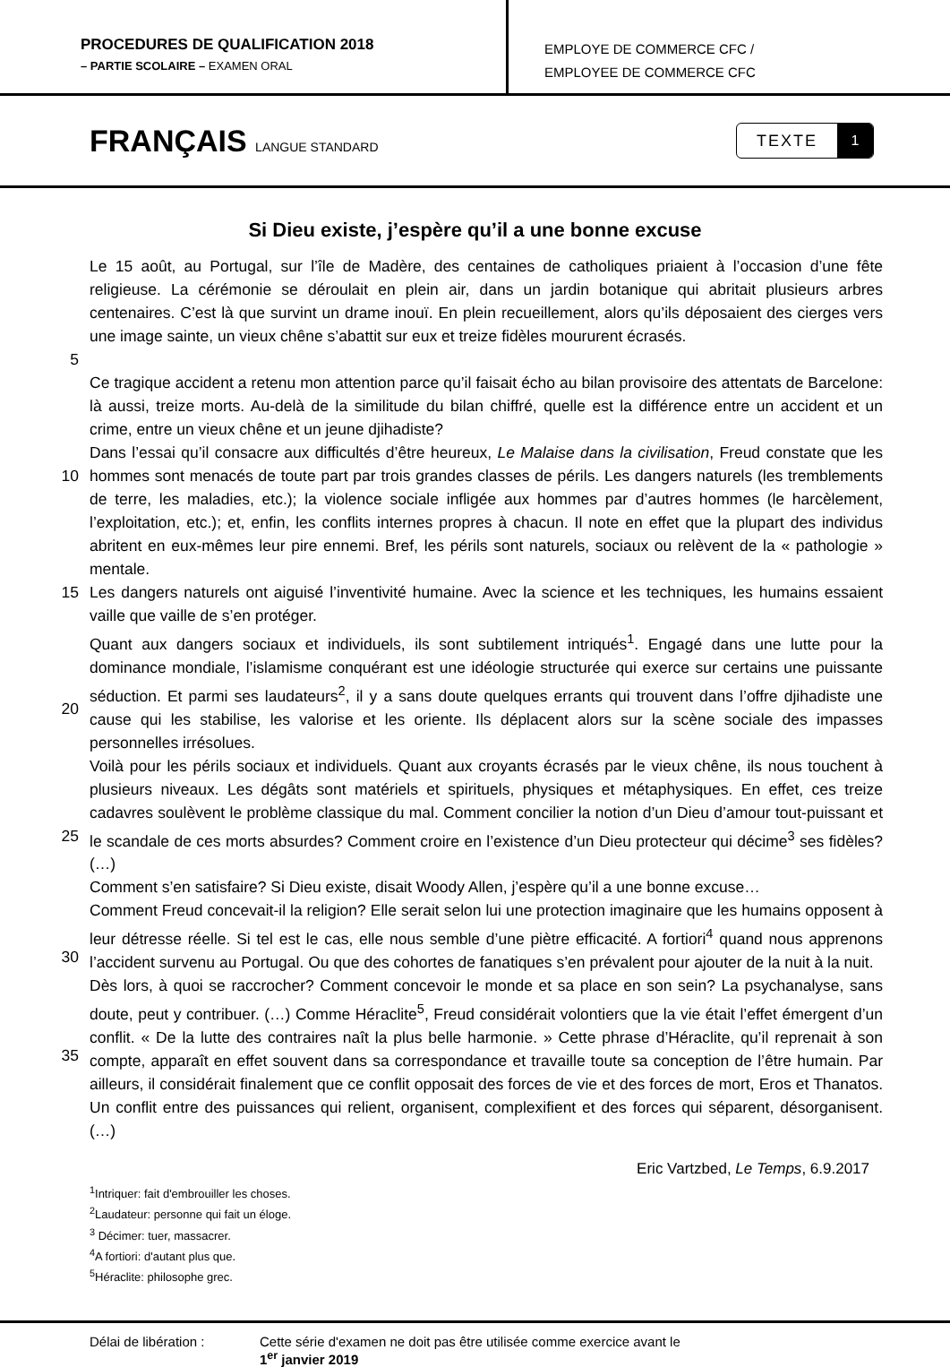PROCEDURES DE QUALIFICATION 2018
– PARTIE SCOLAIRE – EXAMEN ORAL
EMPLOYE DE COMMERCE CFC /
EMPLOYEE DE COMMERCE CFC
FRANÇAIS LANGUE STANDARD
TEXTE 1
Si Dieu existe, j’espère qu’il a une bonne excuse
5 Le 15 août, au Portugal, sur l’île de Madère, des centaines de catholiques priaient à l’occasion d’une fête religieuse. La cérémonie se déroulait en plein air, dans un jardin botanique qui abritait plusieurs arbres centenaires. C’est là que survint un drame inouï. En plein recueillement, alors qu’ils déposaient des cierges vers une image sainte, un vieux chêne s’abattit sur eux et treize fidèles moururent écrasés.
Ce tragique accident a retenu mon attention parce qu’il faisait écho au bilan provisoire des attentats de Barcelone: là aussi, treize morts. Au-delà de la similitude du bilan chiffré, quelle est la différence entre un accident et un crime, entre un vieux chêne et un jeune djihadiste?
10 Dans l’essai qu’il consacre aux difficultés d’être heureux, Le Malaise dans la civilisation, Freud constate que les hommes sont menacés de toute part par trois grandes classes de périls. Les dangers naturels (les tremblements de terre, les maladies, etc.); la violence sociale infligée aux hommes par d’autres hommes (le harcèlement, l’exploitation, etc.); et, enfin, les conflits internes propres à chacun. Il note en effet que la plupart des individus abritent en eux-mêmes leur pire ennemi. Bref, les périls sont naturels, sociaux ou relèvent de la « pathologie » mentale.
15 Les dangers naturels ont aiguisé l’inventivité humaine. Avec la science et les techniques, les humains essaient vaille que vaille de s’en protéger.
20 Quant aux dangers sociaux et individuels, ils sont subtilement intriqués<sup>1</sup>. Engagé dans une lutte pour la dominance mondiale, l’islamisme conquérant est une idéologie structurée qui exerce sur certains une puissante séduction. Et parmi ses laudateurs<sup>2</sup>, il y a sans doute quelques errants qui trouvent dans l’offre djihadiste une cause qui les stabilise, les valorise et les oriente. Ils déplacent alors sur la scène sociale des impasses personnelles irrésolues.
25 Voilà pour les périls sociaux et individuels. Quant aux croyants écrasés par le vieux chêne, ils nous touchent à plusieurs niveaux. Les dégâts sont matériels et spirituels, physiques et métaphysiques. En effet, ces treize cadavres soulèvent le problème classique du mal. Comment concilier la notion d’un Dieu d’amour tout-puissant et le scandale de ces morts absurdes? Comment croire en l’existence d’un Dieu protecteur qui décime<sup>3</sup> ses fidèles? (…)
Comment s’en satisfaire? Si Dieu existe, disait Woody Allen, j’espère qu’il a une bonne excuse…
30 Comment Freud concevait-il la religion? Elle serait selon lui une protection imaginaire que les humains opposent à leur détresse réelle. Si tel est le cas, elle nous semble d’une piètre efficacité. A fortiori<sup>4</sup> quand nous apprenons l’accident survenu au Portugal. Ou que des cohortes de fanatiques s’en prévalent pour ajouter de la nuit à la nuit.
35 Dès lors, à quoi se raccrocher? Comment concevoir le monde et sa place en son sein? La psychanalyse, sans doute, peut y contribuer. (…) Comme Héraclite<sup>5</sup>, Freud considérait volontiers que la vie était l’effet émergent d’un conflit. « De la lutte des contraires naît la plus belle harmonie. » Cette phrase d’Héraclite, qu’il reprenait à son compte, apparaît en effet souvent dans sa correspondance et travaille toute sa conception de l’être humain. Par ailleurs, il considérait finalement que ce conflit opposait des forces de vie et des forces de mort, Eros et Thanatos. Un conflit entre des puissances qui relient, organisent, complexifient et des forces qui séparent, désorganisent. (…)
Eric Vartzbed, Le Temps, 6.9.2017
<sup>1</sup> Intriquer: fait d'embrouiller les choses.
<sup>2</sup> Laudateur: personne qui fait un éloge.
<sup>3</sup> Décimer: tuer, massacrer.
<sup>4</sup> A fortiori: d'autant plus que.
<sup>5</sup>Héraclite: philosophe grec.
Délai de libération : Cette série d'examen ne doit pas être utilisée comme exercice avant le
1<sup>er</sup> janvier 2019